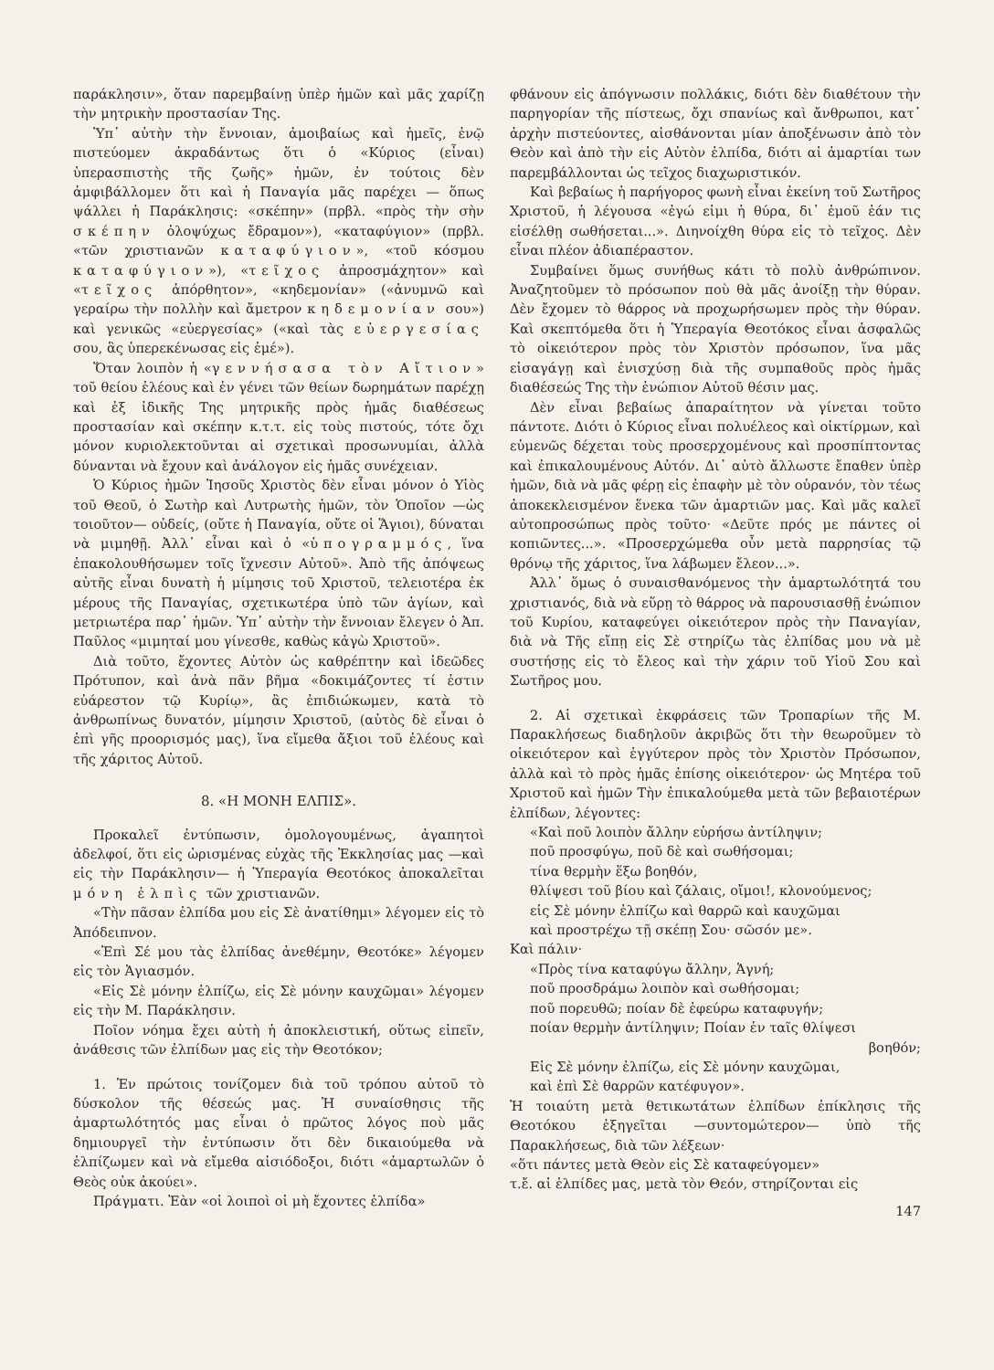παράκλησιν», ὅταν παρεμβαίνῃ ὑπὲρ ἡμῶν καὶ μᾶς χαρίζῃ τὴν μητρικὴν προστασίαν Της.
Ὑπ᾽ αὐτὴν τὴν ἔννοιαν, ἀμοιβαίως καὶ ἡμεῖς, ἐνῷ πιστεύομεν ἀκραδάντως ὅτι ὁ «Κύριος (εἶναι) ὑπερασπιστὴς τῆς ζωῆς» ἡμῶν, ἐν τούτοις δὲν ἀμφιβάλλομεν ὅτι καὶ ἡ Παναγία μᾶς παρέχει — ὅπως ψάλλει ἡ Παράκλησις: «σκέπην» (πρβλ. «πρὸς τὴν σὴν σκέπην ὁλοψύχως ἔδραμον»), «καταφύγιον» (πρβλ. «τῶν χριστιανῶν καταφύγιον», «τοῦ κόσμου καταφύγιον»), «τεῖχος ἀπροσμάχητον» καὶ «τεῖχος ἀπόρθητον», «κηδεμονίαν» («ἀνυμνῶ καὶ γεραίρω τὴν πολλὴν καὶ ἄμετρον κηδεμονίαν σου») καὶ γενικῶς «εὐεργεσίας» («καὶ τὰς εὐεργεσίας σου, ἃς ὑπερεκένωσας εἰς ἐμέ»).
Ὅταν λοιπὸν ἡ «γεννήσασα τὸν Αἴτιον» τοῦ θείου ἐλέους καὶ ἐν γένει τῶν θείων δωρημάτων παρέχῃ καὶ ἐξ ἰδικῆς Της μητρικῆς πρὸς ἡμᾶς διαθέσεως προστασίαν καὶ σκέπην κ.τ.τ. εἰς τοὺς πιστούς, τότε ὄχι μόνον κυριολεκτοῦνται αἱ σχετικαὶ προσωνυμίαι, ἀλλὰ δύνανται νὰ ἔχουν καὶ ἀνάλογον εἰς ἡμᾶς συνέχειαν.
Ὁ Κύριος ἡμῶν Ἰησοῦς Χριστὸς δὲν εἶναι μόνον ὁ Υἱὸς τοῦ Θεοῦ, ὁ Σωτὴρ καὶ Λυτρωτὴς ἡμῶν, τὸν Ὁποῖον —ὡς τοιοῦτον— οὐδείς, (οὔτε ἡ Παναγία, οὔτε οἱ Ἅγιοι), δύναται νὰ μιμηθῇ. Ἀλλ᾽ εἶναι καὶ ὁ «ὑπογραμμός, ἵνα ἐπακολουθήσωμεν τοῖς ἴχνεσιν Αὐτοῦ». Ἀπὸ τῆς ἀπόψεως αὐτῆς εἶναι δυνατὴ ἡ μίμησις τοῦ Χριστοῦ, τελειοτέρα ἐκ μέρους τῆς Παναγίας, σχετικωτέρα ὑπὸ τῶν ἁγίων, καὶ μετριωτέρα παρ᾽ ἡμῶν. Ὑπ᾽ αὐτὴν τὴν ἔννοιαν ἔλεγεν ὁ Ἀπ. Παῦλος «μιμηταί μου γίνεσθε, καθὼς κἀγὼ Χριστοῦ».
Διὰ τοῦτο, ἔχοντες Αὐτὸν ὡς καθρέπτην καὶ ἰδεῶδες Πρότυπον, καὶ ἀνὰ πᾶν βῆμα «δοκιμάζοντες τί ἐστιν εὐάρεστον τῷ Κυρίῳ», ἂς ἐπιδιώκωμεν, κατὰ τὸ ἀνθρωπίνως δυνατόν, μίμησιν Χριστοῦ, (αὐτὸς δὲ εἶναι ὁ ἐπὶ γῆς προορισμός μας), ἵνα εἴμεθα ἄξιοι τοῦ ἐλέους καὶ τῆς χάριτος Αὐτοῦ.
8. «Η ΜΟΝΗ ΕΛΠΙΣ».
Προκαλεῖ ἐντύπωσιν, ὁμολογουμένως, ἀγαπητοὶ ἀδελφοί, ὅτι εἰς ὡρισμένας εὐχὰς τῆς Ἐκκλησίας μας —καὶ εἰς τὴν Παράκλησιν— ἡ Ὑπεραγία Θεοτόκος ἀποκαλεῖται μόνη ἐλπὶς τῶν χριστιανῶν.
«Τὴν πᾶσαν ἐλπίδα μου εἰς Σὲ ἀνατίθημι» λέγομεν εἰς τὸ Ἀπόδειπνον.
«Ἐπὶ Σέ μου τὰς ἐλπίδας ἀνεθέμην, Θεοτόκε» λέγομεν εἰς τὸν Ἁγιασμόν.
«Εἰς Σὲ μόνην ἐλπίζω, εἰς Σὲ μόνην καυχῶμαι» λέγομεν εἰς τὴν Μ. Παράκλησιν.
Ποῖον νόημα ἔχει αὐτὴ ἡ ἀποκλειστική, οὕτως εἰπεῖν, ἀνάθεσις τῶν ἐλπίδων μας εἰς τὴν Θεοτόκον;
1. Ἐν πρώτοις τονίζομεν διὰ τοῦ τρόπου αὐτοῦ τὸ δύσκολον τῆς θέσεώς μας. Ἡ συναίσθησις τῆς ἁμαρτωλότητός μας εἶναι ὁ πρῶτος λόγος ποὺ μᾶς δημιουργεῖ τὴν ἐντύπωσιν ὅτι δὲν δικαιούμεθα νὰ ἐλπίζωμεν καὶ νὰ εἴμεθα αἰσιόδοξοι, διότι «ἁμαρτωλῶν ὁ Θεὸς οὐκ ἀκούει».
Πράγματι. Ἐὰν «οἱ λοιποὶ οἱ μὴ ἔχοντες ἐλπίδα»
φθάνουν εἰς ἀπόγνωσιν πολλάκις, διότι δὲν διαθέτουν τὴν παρηγορίαν τῆς πίστεως, ὄχι σπανίως καὶ ἄνθρωποι, κατ᾽ ἀρχὴν πιστεύοντες, αἰσθάνονται μίαν ἀποξένωσιν ἀπὸ τὸν Θεὸν καὶ ἀπὸ τὴν εἰς Αὐτὸν ἐλπίδα, διότι αἱ ἁμαρτίαι των παρεμβάλλονται ὡς τεῖχος διαχωριστικόν.
Καὶ βεβαίως ἡ παρήγορος φωνὴ εἶναι ἐκείνη τοῦ Σωτῆρος Χριστοῦ, ἡ λέγουσα «ἐγώ εἰμι ἡ θύρα, δι᾽ ἐμοῦ ἐάν τις εἰσέλθῃ σωθήσεται...». Διηνοίχθη θύρα εἰς τὸ τεῖχος. Δὲν εἶναι πλέον ἀδιαπέραστον.
Συμβαίνει ὅμως συνήθως κάτι τὸ πολὺ ἀνθρώπινον. Ἀναζητοῦμεν τὸ πρόσωπον ποὺ θὰ μᾶς ἀνοίξῃ τὴν θύραν. Δὲν ἔχομεν τὸ θάρρος νὰ προχωρήσωμεν πρὸς τὴν θύραν. Καὶ σκεπτόμεθα ὅτι ἡ Ὑπεραγία Θεοτόκος εἶναι ἀσφαλῶς τὸ οἰκειότερον πρὸς τὸν Χριστὸν πρόσωπον, ἵνα μᾶς εἰσαγάγῃ καὶ ἐνισχύσῃ διὰ τῆς συμπαθοῦς πρὸς ἡμᾶς διαθέσεώς Της τὴν ἐνώπιον Αὐτοῦ θέσιν μας.
Δὲν εἶναι βεβαίως ἀπαραίτητον νὰ γίνεται τοῦτο πάντοτε. Διότι ὁ Κύριος εἶναι πολυέλεος καὶ οἰκτίρμων, καὶ εὐμενῶς δέχεται τοὺς προσερχομένους καὶ προσπίπτοντας καὶ ἐπικαλουμένους Αὐτόν. Δι᾽ αὐτὸ ἄλλωστε ἔπαθεν ὑπὲρ ἡμῶν, διὰ νὰ μᾶς φέρῃ εἰς ἐπαφὴν μὲ τὸν οὐρανόν, τὸν τέως ἀποκεκλεισμένον ἕνεκα τῶν ἁμαρτιῶν μας. Καὶ μᾶς καλεῖ αὐτοπροσώπως πρὸς τοῦτο· «Δεῦτε πρός με πάντες οἱ κοπιῶντες...». «Προσερχώμεθα οὖν μετὰ παρρησίας τῷ θρόνῳ τῆς χάριτος, ἵνα λάβωμεν ἔλεον...».
Ἀλλ᾽ ὅμως ὁ συναισθανόμενος τὴν ἁμαρτωλότητά του χριστιανός, διὰ νὰ εὕρῃ τὸ θάρρος νὰ παρουσιασθῇ ἐνώπιον τοῦ Κυρίου, καταφεύγει οἰκειότερον πρὸς τὴν Παναγίαν, διὰ νὰ Τῆς εἴπῃ εἰς Σὲ στηρίζω τὰς ἐλπίδας μου νὰ μὲ συστήσῃς εἰς τὸ ἔλεος καὶ τὴν χάριν τοῦ Υἱοῦ Σου καὶ Σωτῆρος μου.
2. Αἱ σχετικαὶ ἐκφράσεις τῶν Τροπαρίων τῆς Μ. Παρακλήσεως διαδηλοῦν ἀκριβῶς ὅτι τὴν θεωροῦμεν τὸ οἰκειότερον καὶ ἐγγύτερον πρὸς τὸν Χριστὸν Πρόσωπον, ἀλλὰ καὶ τὸ πρὸς ἡμᾶς ἐπίσης οἰκειότερον· ὡς Μητέρα τοῦ Χριστοῦ καὶ ἡμῶν Τὴν ἐπικαλούμεθα μετὰ τῶν βεβαιοτέρων ἐλπίδων, λέγοντες:
«Καὶ ποῦ λοιπὸν ἄλλην εὑρήσω ἀντίληψιν;
ποῦ προσφύγω, ποῦ δὲ καὶ σωθήσομαι;
τίνα θερμὴν ἕξω βοηθόν,
θλίψεσι τοῦ βίου καὶ ζάλαις, οἴμοι!, κλονούμενος;
εἰς Σὲ μόνην ἐλπίζω καὶ θαρρῶ καὶ καυχῶμαι
καὶ προστρέχω τῇ σκέπῃ Σου· σῶσόν με».
Καὶ πάλιν·
«Πρὸς τίνα καταφύγω ἄλλην, Ἁγνή;
ποῦ προσδράμω λοιπὸν καὶ σωθήσομαι;
ποῦ πορευθῶ; ποίαν δὲ ἐφεύρω καταφυγήν;
ποίαν θερμὴν ἀντίληψιν; Ποίαν ἐν ταῖς θλίψεσι
βοηθόν;
Εἰς Σὲ μόνην ἐλπίζω, εἰς Σὲ μόνην καυχῶμαι,
καὶ ἐπὶ Σὲ θαρρῶν κατέφυγον».
Ἡ τοιαύτη μετὰ θετικωτάτων ἐλπίδων ἐπίκλησις τῆς Θεοτόκου ἐξηγεῖται —συντομώτερον— ὑπὸ τῆς Παρακλήσεως, διὰ τῶν λέξεων·
«ὅτι πάντες μετὰ Θεὸν εἰς Σὲ καταφεύγομεν»
τ.ἔ. αἱ ἐλπίδες μας, μετὰ τὸν Θεόν, στηρίζονται εἰς
147